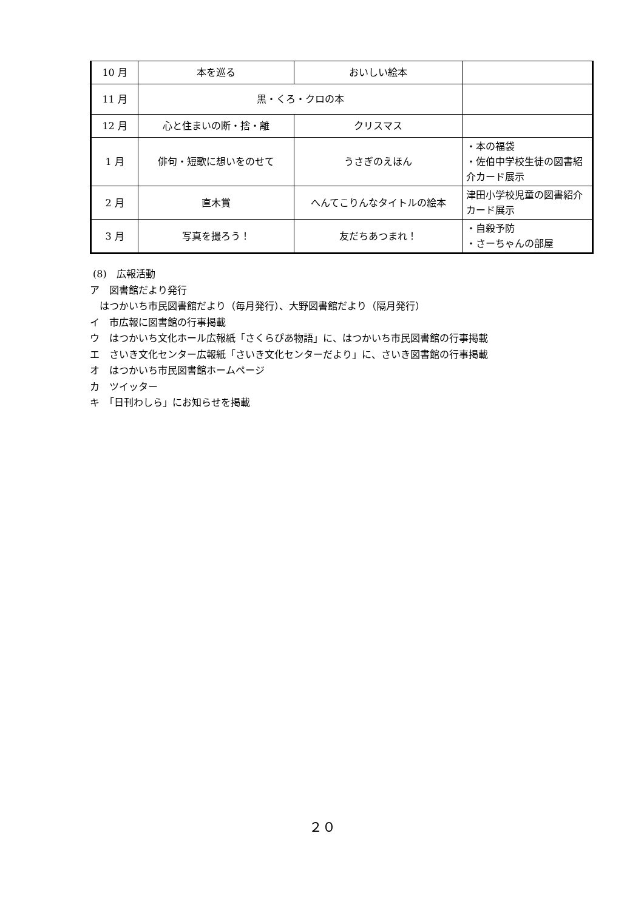| 10 月 | 本を巡る | おいしい絵本 | |
| 11 月 | 黒・くろ・クロの本 | | |
| 12 月 | 心と住まいの断・捨・離 | クリスマス | |
| 1 月 | 俳句・短歌に想いをのせて | うさぎのえほん | ・本の福袋 ・佐伯中学校生徒の図書紹介カード展示 |
| 2 月 | 直木賞 | へんてこりんなタイトルの絵本 | 津田小学校児童の図書紹介カード展示 |
| 3 月 | 写真を撮ろう！ | 友だちあつまれ！ | ・自殺予防 ・さーちゃんの部屋 |
(8)　広報活動
ア　図書館だより発行
　はつかいち市民図書館だより（毎月発行）、大野図書館だより（隔月発行）
イ　市広報に図書館の行事掲載
ウ　はつかいち文化ホール広報紙「さくらぴあ物語」に、はつかいち市民図書館の行事掲載
エ　さいき文化センター広報紙「さいき文化センターだより」に、さいき図書館の行事掲載
オ　はつかいち市民図書館ホームページ
カ　ツイッター
キ　「日刊わしら」にお知らせを掲載
２０